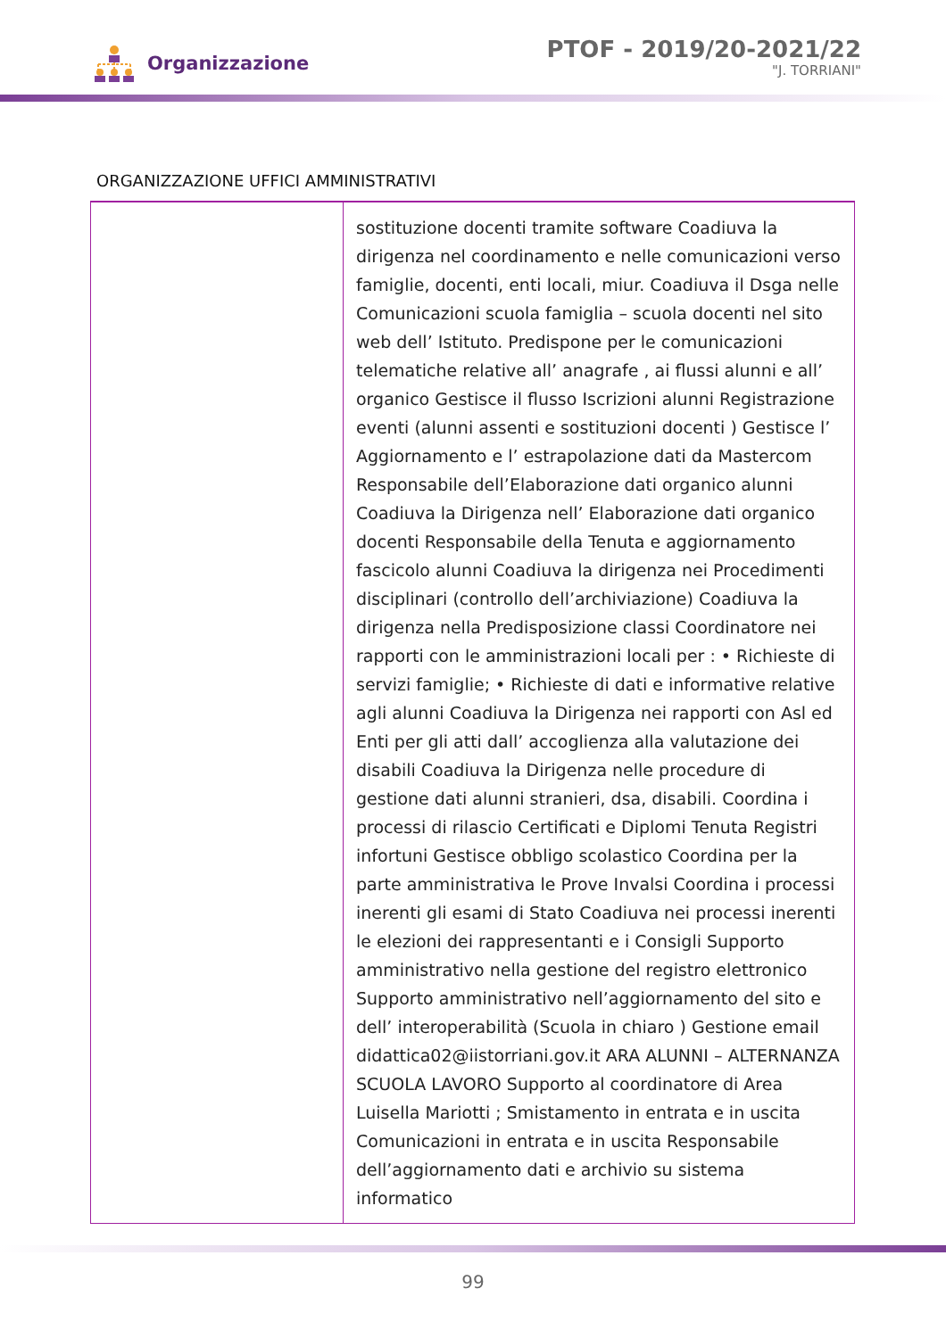Organizzazione
PTOF - 2019/20-2021/22
"J. TORRIANI"
ORGANIZZAZIONE UFFICI AMMINISTRATIVI
| | sostituzione docenti tramite software Coadiuva la dirigenza nel coordinamento e nelle comunicazioni verso famiglie, docenti, enti locali, miur. Coadiuva il Dsga nelle Comunicazioni scuola famiglia – scuola docenti nel sito web dell’ Istituto. Predispone per le comunicazioni telematiche relative all’ anagrafe , ai flussi alunni e all’ organico Gestisce il flusso Iscrizioni alunni Registrazione eventi (alunni assenti e sostituzioni docenti ) Gestisce l’ Aggiornamento e l’ estrapolazione dati da Mastercom Responsabile dell’Elaborazione dati organico alunni Coadiuva la Dirigenza nell’ Elaborazione dati organico docenti Responsabile della Tenuta e aggiornamento fascicolo alunni Coadiuva la dirigenza nei Procedimenti disciplinari (controllo dell’archiviazione) Coadiuva la dirigenza nella Predisposizione classi Coordinatore nei rapporti con le amministrazioni locali per : • Richieste di servizi famiglie; • Richieste di dati e informative relative agli alunni Coadiuva la Dirigenza nei rapporti con Asl ed Enti per gli atti dall’ accoglienza alla valutazione dei disabili Coadiuva la Dirigenza nelle procedure di gestione dati alunni stranieri, dsa, disabili. Coordina i processi di rilascio Certificati e Diplomi Tenuta Registri infortuni Gestisce obbligo scolastico Coordina per la parte amministrativa le Prove Invalsi Coordina i processi inerenti gli esami di Stato Coadiuva nei processi inerenti le elezioni dei rappresentanti e i Consigli Supporto amministrativo nella gestione del registro elettronico Supporto amministrativo nell’aggiornamento del sito e dell’ interoperabilità (Scuola in chiaro ) Gestione email didattica02@iistorriani.gov.it ARA ALUNNI – ALTERNANZA SCUOLA LAVORO Supporto al coordinatore di Area Luisella Mariotti ; Smistamento in entrata e in uscita Comunicazioni in entrata e in uscita Responsabile dell’aggiornamento dati e archivio su sistema informatico |
99